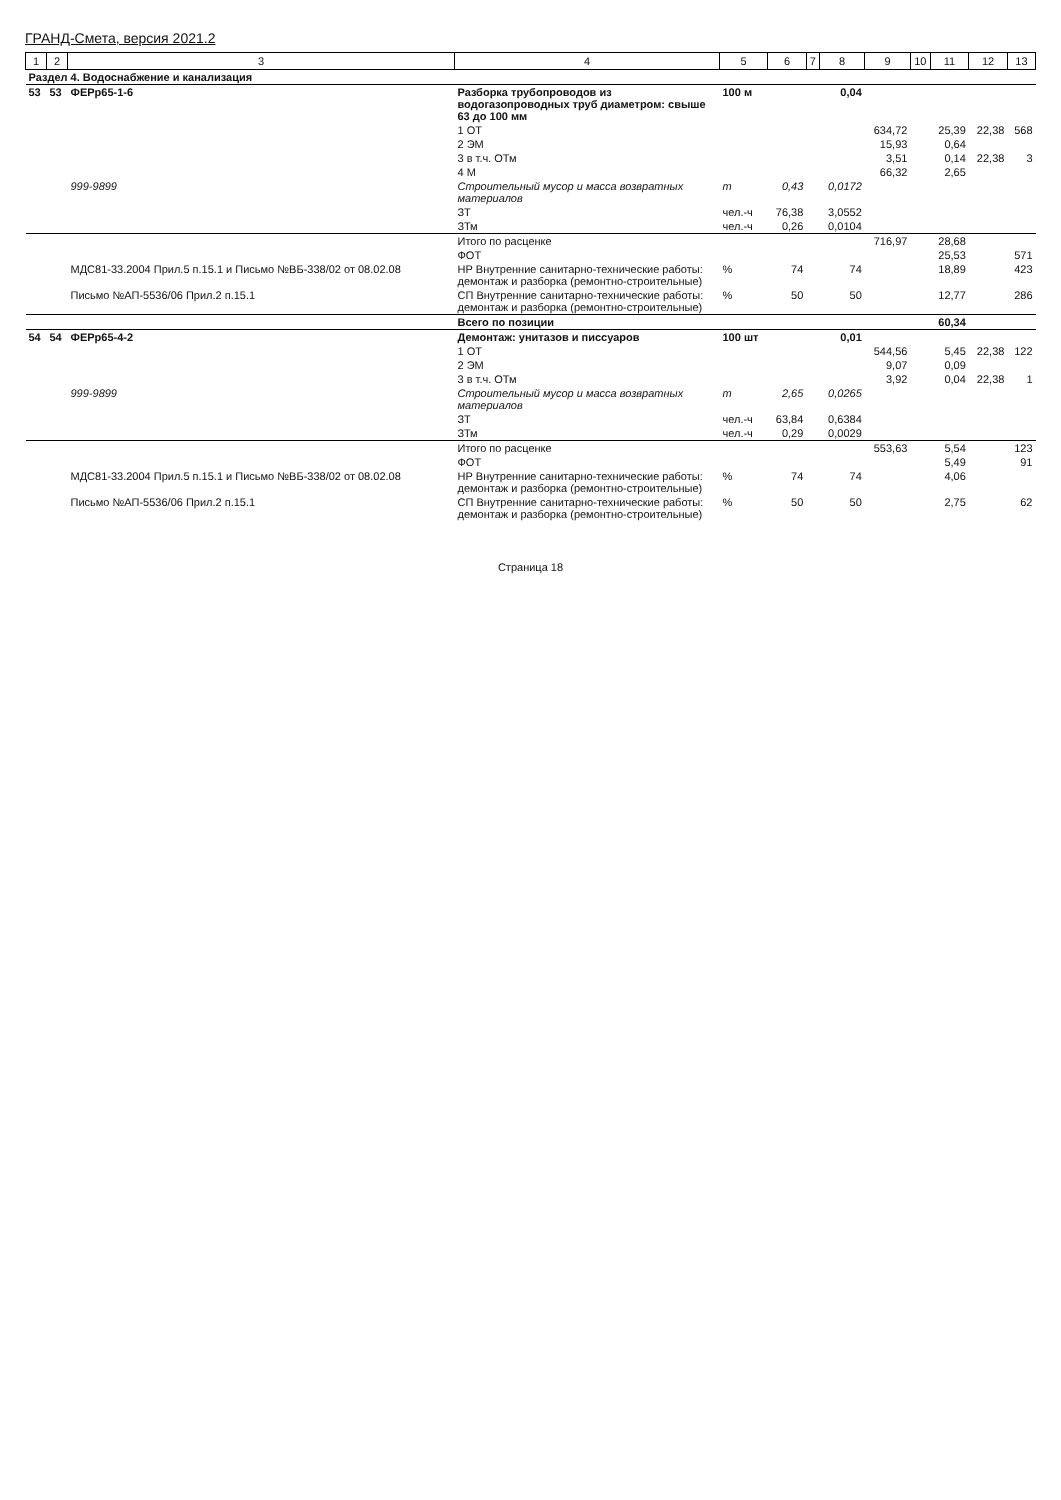ГРАНД-Смета, версия 2021.2
| 1 | 2 | 3 | 4 | 5 | 6 | 7 | 8 | 9 | 10 | 11 | 12 | 13 |
| --- | --- | --- | --- | --- | --- | --- | --- | --- | --- | --- | --- | --- |
| Раздел 4. Водоснабжение и канализация | | | | | | | | | | | | |
| 53 | 53 | ФЕРр65-1-6 | Разборка трубопроводов из водогазопроводных труб диаметром: свыше 63 до 100 мм | 100 м | | | 0,04 | | | | | |
| | | | 1 ОТ | | | | | 634,72 | | 25,39 | 22,38 | 568 |
| | | | 2 ЭМ | | | | | 15,93 | | 0,64 | | |
| | | | 3 в т.ч. ОТм | | | | | 3,51 | | 0,14 | 22,38 | 3 |
| | | | 4 М | | | | | 66,32 | | 2,65 | | |
| | | 999-9899 | Строительный мусор и масса возвратных материалов | т | 0,43 | | 0,0172 | | | | | |
| | | | ЗТ | чел.-ч | 76,38 | | 3,0552 | | | | | |
| | | | ЗТм | чел.-ч | 0,26 | | 0,0104 | | | | | |
| | | | Итого по расценке | | | | | 716,97 | | 28,68 | | |
| | | | ФОТ | | | | | | | 25,53 | | 571 |
| | | МДС81-33.2004 Прил.5 п.15.1 и Письмо №ВБ-338/02 от 08.02.08 | НР Внутренние санитарно-технические работы: демонтаж и разборка (ремонтно-строительные) | % | 74 | | 74 | | | 18,89 | | 423 |
| | | Письмо №АП-5536/06 Прил.2 п.15.1 | СП Внутренние санитарно-технические работы: демонтаж и разборка (ремонтно-строительные) | % | 50 | | 50 | | | 12,77 | | 286 |
| | | | Всего по позиции | | | | | | | 60,34 | | |
| 54 | 54 | ФЕРр65-4-2 | Демонтаж: унитазов и писсуаров | 100 шт | | | 0,01 | | | | | |
| | | | 1 ОТ | | | | | 544,56 | | 5,45 | 22,38 | 122 |
| | | | 2 ЭМ | | | | | 9,07 | | 0,09 | | |
| | | | 3 в т.ч. ОТм | | | | | 3,92 | | 0,04 | 22,38 | 1 |
| | | 999-9899 | Строительный мусор и масса возвратных материалов | т | 2,65 | | 0,0265 | | | | | |
| | | | ЗТ | чел.-ч | 63,84 | | 0,6384 | | | | | |
| | | | ЗТм | чел.-ч | 0,29 | | 0,0029 | | | | | |
| | | | Итого по расценке | | | | | 553,63 | | 5,54 | | 123 |
| | | | ФОТ | | | | | | | 5,49 | | 91 |
| | | МДС81-33.2004 Прил.5 п.15.1 и Письмо №ВБ-338/02 от 08.02.08 | НР Внутренние санитарно-технические работы: демонтаж и разборка (ремонтно-строительные) | % | 74 | | 74 | | | 4,06 | | |
| | | Письмо №АП-5536/06 Прил.2 п.15.1 | СП Внутренние санитарно-технические работы: демонтаж и разборка (ремонтно-строительные) | % | 50 | | 50 | | | 2,75 | | 62 |
Страница 18